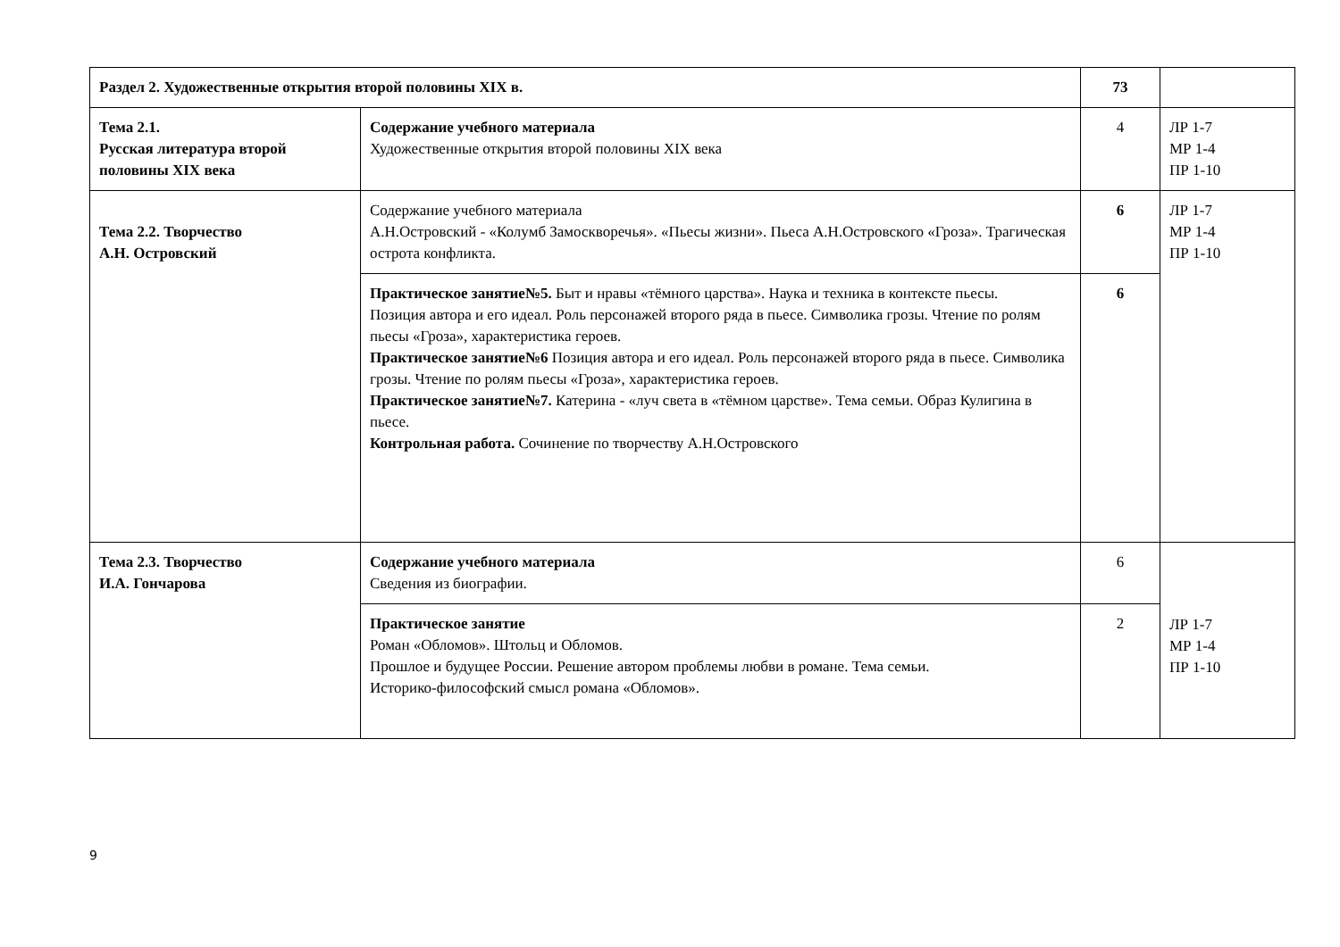| Раздел 2. Художественные открытия второй половины XIX в. | | 73 | |
| Тема 2.1. Русская литература второй половины XIX века | Содержание учебного материала Художественные открытия второй половины XIX века | 4 | ЛР 1-7 МР 1-4 ПР 1-10 |
| Тема 2.2. Творчество А.Н. Островский | Содержание учебного материала А.Н.Островский - «Колумб Замоскворечья». «Пьесы жизни». Пьеса А.Н.Островского «Гроза». Трагическая острота конфликта. | 6 | ЛР 1-7 МР 1-4 ПР 1-10 |
| | Практическое занятие№5. Быт и нравы «тёмного царства». Наука и техника в контексте пьесы. Позиция автора и его идеал. Роль персонажей второго ряда в пьесе. Символика грозы. Чтение по ролям пьесы «Гроза», характеристика героев. Практическое занятие№6 Позиция автора и его идеал. Роль персонажей второго ряда в пьесе. Символика грозы. Чтение по ролям пьесы «Гроза», характеристика героев. Практическое занятие№7. Катерина - «луч света в «тёмном царстве». Тема семьи. Образ Кулигина в пьесе. Контрольная работа. Сочинение по творчеству А.Н.Островского | 6 | |
| Тема 2.3. Творчество И.А. Гончарова | Содержание учебного материала Сведения из биографии. | 6 | ЛР 1-7 МР 1-4 ПР 1-10 |
| | Практическое занятие Роман «Обломов». Штольц и Обломов. Прошлое и будущее России. Решение автором проблемы любви в романе. Тема семьи. Историко-философский смысл романа «Обломов». | 2 | |
9